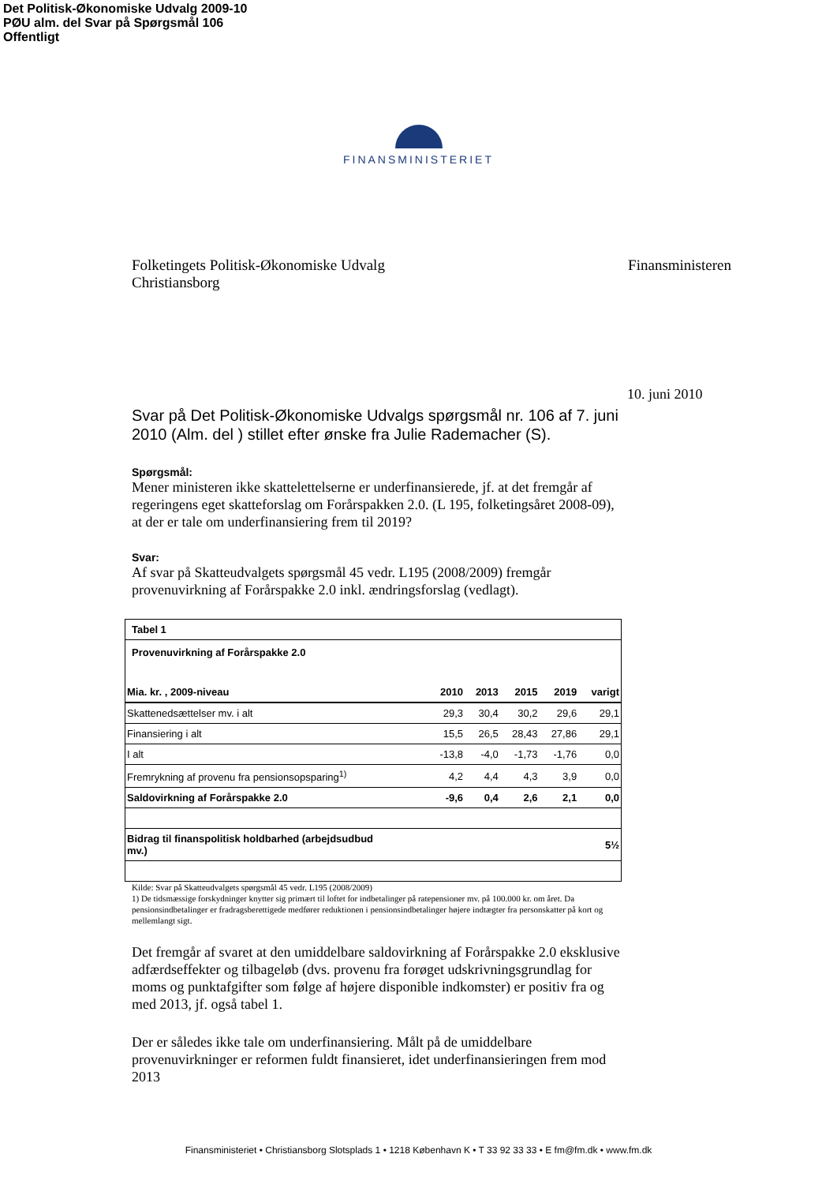Det Politisk-Økonomiske Udvalg 2009-10
PØU alm. del Svar på Spørgsmål 106
Offentligt
FINANSMINISTERIET
Folketingets Politisk-Økonomiske Udvalg
Christiansborg
Finansministeren
10. juni 2010
Svar på Det Politisk-Økonomiske Udvalgs spørgsmål nr. 106 af 7. juni 2010 (Alm. del ) stillet efter ønske fra Julie Rademacher (S).
Spørgsmål:
Mener ministeren ikke skattelettelserne er underfinansierede, jf. at det fremgår af regeringens eget skatteforslag om Forårspakken 2.0. (L 195, folketingsåret 2008-09), at der er tale om underfinansiering frem til 2019?
Svar:
Af svar på Skatteudvalgets spørgsmål 45 vedr. L195 (2008/2009) fremgår provenuvirkning af Forårspakke 2.0 inkl. ændringsforslag (vedlagt).
| Tabel 1 | | | | | |
| Provenuvirkning af Forårspakke 2.0 | | | | | |
| Mia. kr. , 2009-niveau | 2010 | 2013 | 2015 | 2019 | varigt |
| Skattenedsættelser mv. i alt | 29,3 | 30,4 | 30,2 | 29,6 | 29,1 |
| Finansiering i alt | 15,5 | 26,5 | 28,43 | 27,86 | 29,1 |
| I alt | -13,8 | -4,0 | -1,73 | -1,76 | 0,0 |
| Fremrykning af provenu fra pensionsopsparing<sup>1)</sup> | 4,2 | 4,4 | 4,3 | 3,9 | 0,0 |
| Saldovirkning af Forårspakke 2.0 | -9,6 | 0,4 | 2,6 | 2,1 | 0,0 |
| Bidrag til finanspolitisk holdbarhed (arbejdsudbud mv.) | | | | | 5½ |
Kilde: Svar på Skatteudvalgets spørgsmål 45 vedr. L195 (2008/2009)
1) De tidsmæssige forskydninger knytter sig primært til loftet for indbetalinger på ratepensioner mv. på 100.000 kr. om året. Da pensionsindbetalinger er fradragsberettigede medfører reduktionen i pensionsindbetalinger højere indtægter fra personskatter på kort og mellemlangt sigt.
Det fremgår af svaret at den umiddelbare saldovirkning af Forårspakke 2.0 eksklusive adfærdseffekter og tilbageløb (dvs. provenu fra forøget udskrivningsgrundlag for moms og punktafgifter som følge af højere disponible indkomster) er positiv fra og med 2013, jf. også tabel 1.
Der er således ikke tale om underfinansiering. Målt på de umiddelbare provenuvirkninger er reformen fuldt finansieret, idet underfinansieringen frem mod 2013
Finansministeriet • Christiansborg Slotsplads 1 • 1218 København K • T 33 92 33 33 • E fm@fm.dk • www.fm.dk